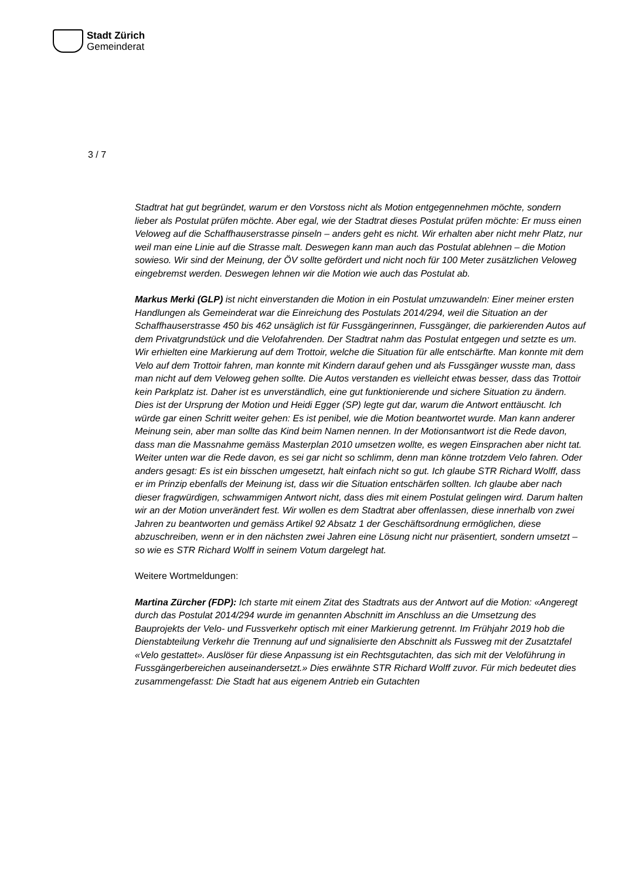Stadt Zürich
Gemeinderat
3 / 7
Stadtrat hat gut begründet, warum er den Vorstoss nicht als Motion entgegennehmen möchte, sondern lieber als Postulat prüfen möchte. Aber egal, wie der Stadtrat dieses Postulat prüfen möchte: Er muss einen Veloweg auf die Schaffhauserstrasse pinseln – anders geht es nicht. Wir erhalten aber nicht mehr Platz, nur weil man eine Linie auf die Strasse malt. Deswegen kann man auch das Postulat ablehnen – die Motion sowieso. Wir sind der Meinung, der ÖV sollte gefördert und nicht noch für 100 Meter zusätzlichen Veloweg eingebremst werden. Deswegen lehnen wir die Motion wie auch das Postulat ab.
Markus Merki (GLP) ist nicht einverstanden die Motion in ein Postulat umzuwandeln: Einer meiner ersten Handlungen als Gemeinderat war die Einreichung des Postulats 2014/294, weil die Situation an der Schaffhauserstrasse 450 bis 462 unsäglich ist für Fussgängerinnen, Fussgänger, die parkierenden Autos auf dem Privatgrundstück und die Velofahrenden. Der Stadtrat nahm das Postulat entgegen und setzte es um. Wir erhielten eine Markierung auf dem Trottoir, welche die Situation für alle entschärfte. Man konnte mit dem Velo auf dem Trottoir fahren, man konnte mit Kindern darauf gehen und als Fussgänger wusste man, dass man nicht auf dem Veloweg gehen sollte. Die Autos verstanden es vielleicht etwas besser, dass das Trottoir kein Parkplatz ist. Daher ist es unverständlich, eine gut funktionierende und sichere Situation zu ändern. Dies ist der Ursprung der Motion und Heidi Egger (SP) legte gut dar, warum die Antwort enttäuscht. Ich würde gar einen Schritt weiter gehen: Es ist penibel, wie die Motion beantwortet wurde. Man kann anderer Meinung sein, aber man sollte das Kind beim Namen nennen. In der Motionsantwort ist die Rede davon, dass man die Massnahme gemäss Masterplan 2010 umsetzen wollte, es wegen Einsprachen aber nicht tat. Weiter unten war die Rede davon, es sei gar nicht so schlimm, denn man könne trotzdem Velo fahren. Oder anders gesagt: Es ist ein bisschen umgesetzt, halt einfach nicht so gut. Ich glaube STR Richard Wolff, dass er im Prinzip ebenfalls der Meinung ist, dass wir die Situation entschärfen sollten. Ich glaube aber nach dieser fragwürdigen, schwammigen Antwort nicht, dass dies mit einem Postulat gelingen wird. Darum halten wir an der Motion unverändert fest. Wir wollen es dem Stadtrat aber offenlassen, diese innerhalb von zwei Jahren zu beantworten und gemäss Artikel 92 Absatz 1 der Geschäftsordnung ermöglichen, diese abzuschreiben, wenn er in den nächsten zwei Jahren eine Lösung nicht nur präsentiert, sondern umsetzt – so wie es STR Richard Wolff in seinem Votum dargelegt hat.
Weitere Wortmeldungen:
Martina Zürcher (FDP): Ich starte mit einem Zitat des Stadtrats aus der Antwort auf die Motion: «Angeregt durch das Postulat 2014/294 wurde im genannten Abschnitt im Anschluss an die Umsetzung des Bauprojekts der Velo- und Fussverkehr optisch mit einer Markierung getrennt. Im Frühjahr 2019 hob die Dienstabteilung Verkehr die Trennung auf und signalisierte den Abschnitt als Fussweg mit der Zusatztafel «Velo gestattet». Auslöser für diese Anpassung ist ein Rechtsgutachten, das sich mit der Veloführung in Fussgängerbereichen auseinandersetzt.» Dies erwähnte STR Richard Wolff zuvor. Für mich bedeutet dies zusammengefasst: Die Stadt hat aus eigenem Antrieb ein Gutachten